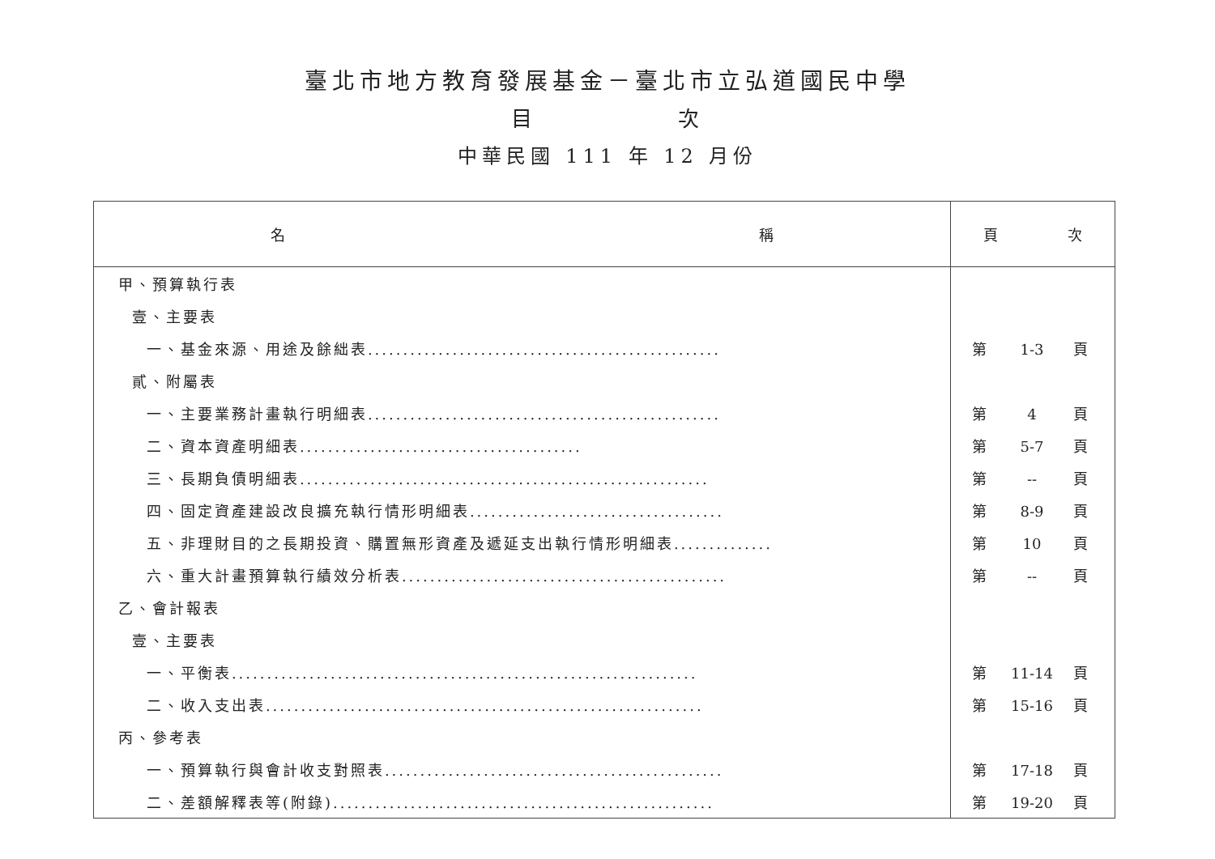臺北市地方教育發展基金－臺北市立弘道國民中學
目 次
中華民國 111 年 12 月份
| 名 稱 | 頁 次 |
| --- | --- |
| 甲、預算執行表 | |
| 壹、主要表 | |
| 一、基金來源、用途及餘絀表.................................................. | 第 1-3 頁 |
| 貳、附屬表 | |
| 一、主要業務計畫執行明細表.................................................. | 第 4 頁 |
| 二、資本資產明細表........................................ | 第 5-7 頁 |
| 三、長期負債明細表.......................................................... | 第 -- 頁 |
| 四、固定資產建設改良擴充執行情形明細表.................................... | 第 8-9 頁 |
| 五、非理財目的之長期投資、購置無形資產及遞延支出執行情形明細表.............. | 第 10 頁 |
| 六、重大計畫預算執行績效分析表.............................................. | 第 -- 頁 |
| 乙、會計報表 | |
| 壹、主要表 | |
| 一、平衡表.................................................................. | 第 11-14 頁 |
| 二、收入支出表.............................................................. | 第 15-16 頁 |
| 丙、參考表 | |
| 一、預算執行與會計收支對照表................................................ | 第 17-18 頁 |
| 二、差額解釋表等(附錄)...................................................... | 第 19-20 頁 |